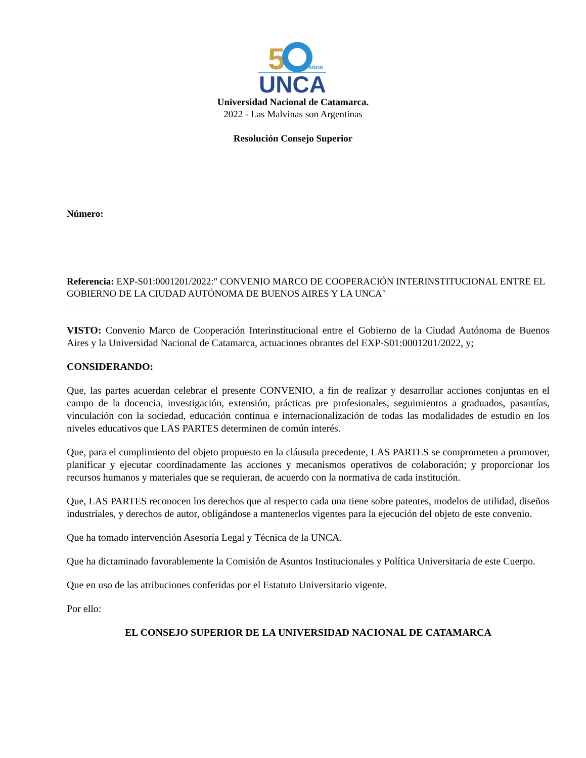5
AÑOS
UNCA
Universidad Nacional de Catamarca.
2022 - Las Malvinas son Argentinas
Resolución Consejo Superior
Número:
Referencia: EXP-S01:0001201/2022:" CONVENIO MARCO DE COOPERACIÓN INTERINSTITUCIONAL ENTRE EL GOBIERNO DE LA CIUDAD AUTÓNOMA DE BUENOS AIRES Y LA UNCA"
VISTO: Convenio Marco de Cooperación Interinstitucional entre el Gobierno de la Ciudad Autónoma de Buenos Aires y la Universidad Nacional de Catamarca, actuaciones obrantes del EXP-S01:0001201/2022, y;
CONSIDERANDO:
Que, las partes acuerdan celebrar el presente CONVENIO, a fin de realizar y desarrollar acciones conjuntas en el campo de la docencia, investigación, extensión, prácticas pre profesionales, seguimientos a graduados, pasantías, vinculación con la sociedad, educación continua e internacionalización de todas las modalidades de estudio en los niveles educativos que LAS PARTES determinen de común interés.
Que, para el cumplimiento del objeto propuesto en la cláusula precedente, LAS PARTES se comprometen a promover, planificar y ejecutar coordinadamente las acciones y mecanismos operativos de colaboración; y proporcionar los recursos humanos y materiales que se requieran, de acuerdo con la normativa de cada institución.
Que, LAS PARTES reconocen los derechos que al respecto cada una tiene sobre patentes, modelos de utilidad, diseños industriales, y derechos de autor, obligándose a mantenerlos vigentes para la ejecución del objeto de este convenio.
Que ha tomado intervención Asesoría Legal y Técnica de la UNCA.
Que ha dictaminado favorablemente la Comisión de Asuntos Institucionales y Política Universitaria de este Cuerpo.
Que en uso de las atribuciones conferidas por el Estatuto Universitario vigente.
Por ello:
EL CONSEJO SUPERIOR DE LA UNIVERSIDAD NACIONAL DE CATAMARCA